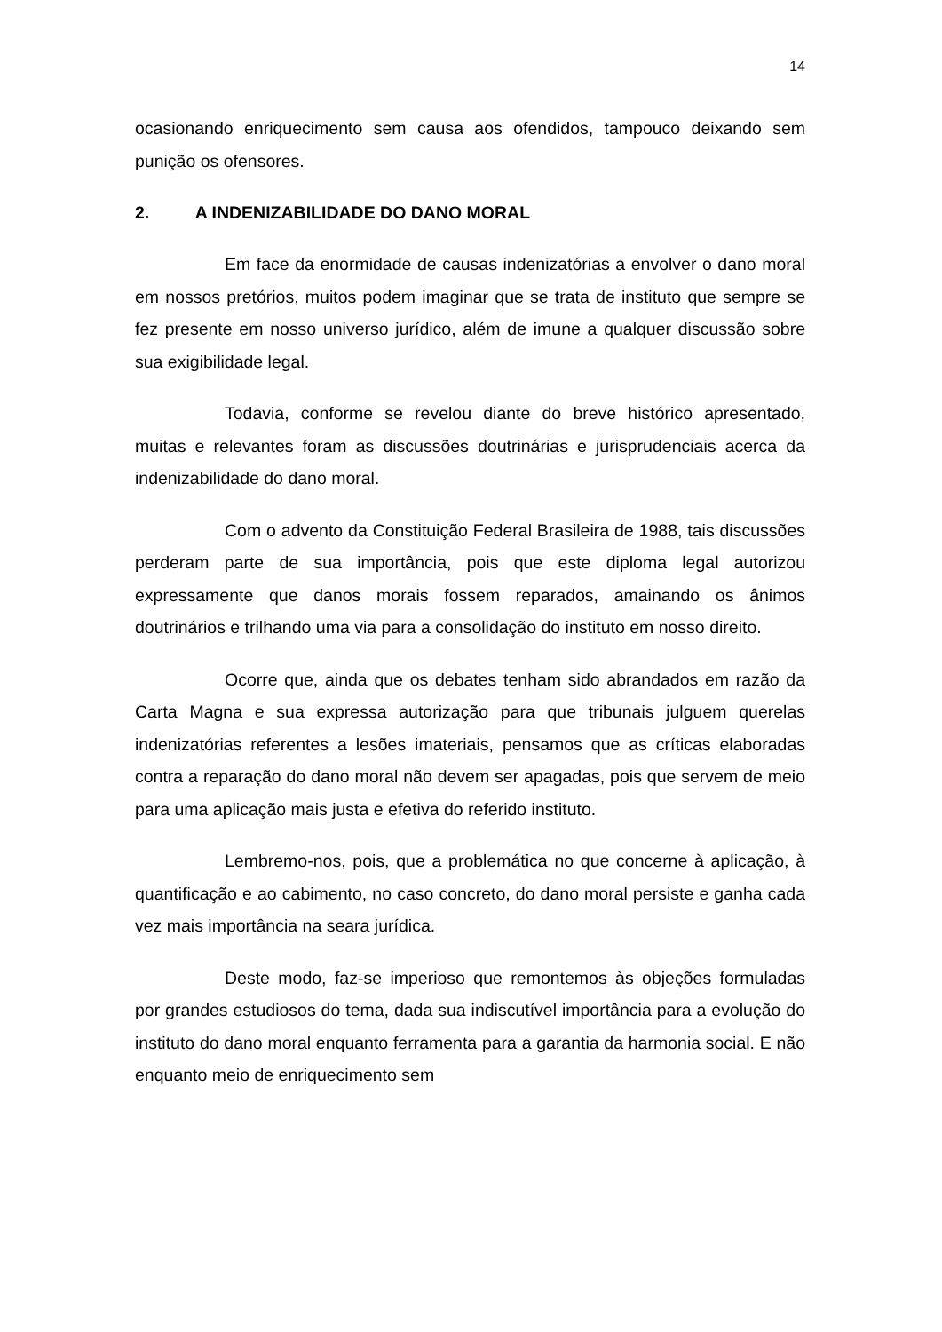14
ocasionando enriquecimento sem causa aos ofendidos, tampouco deixando sem punição os ofensores.
2. A INDENIZABILIDADE DO DANO MORAL
Em face da enormidade de causas indenizatórias a envolver o dano moral em nossos pretórios, muitos podem imaginar que se trata de instituto que sempre se fez presente em nosso universo jurídico, além de imune a qualquer discussão sobre sua exigibilidade legal.
Todavia, conforme se revelou diante do breve histórico apresentado, muitas e relevantes foram as discussões doutrinárias e jurisprudenciais acerca da indenizabilidade do dano moral.
Com o advento da Constituição Federal Brasileira de 1988, tais discussões perderam parte de sua importância, pois que este diploma legal autorizou expressamente que danos morais fossem reparados, amainando os ânimos doutrinários e trilhando uma via para a consolidação do instituto em nosso direito.
Ocorre que, ainda que os debates tenham sido abrandados em razão da Carta Magna e sua expressa autorização para que tribunais julguem querelas indenizatórias referentes a lesões imateriais, pensamos que as críticas elaboradas contra a reparação do dano moral não devem ser apagadas, pois que servem de meio para uma aplicação mais justa e efetiva do referido instituto.
Lembremo-nos, pois, que a problemática no que concerne à aplicação, à quantificação e ao cabimento, no caso concreto, do dano moral persiste e ganha cada vez mais importância na seara jurídica.
Deste modo, faz-se imperioso que remontemos às objeções formuladas por grandes estudiosos do tema, dada sua indiscutível importância para a evolução do instituto do dano moral enquanto ferramenta para a garantia da harmonia social. E não enquanto meio de enriquecimento sem